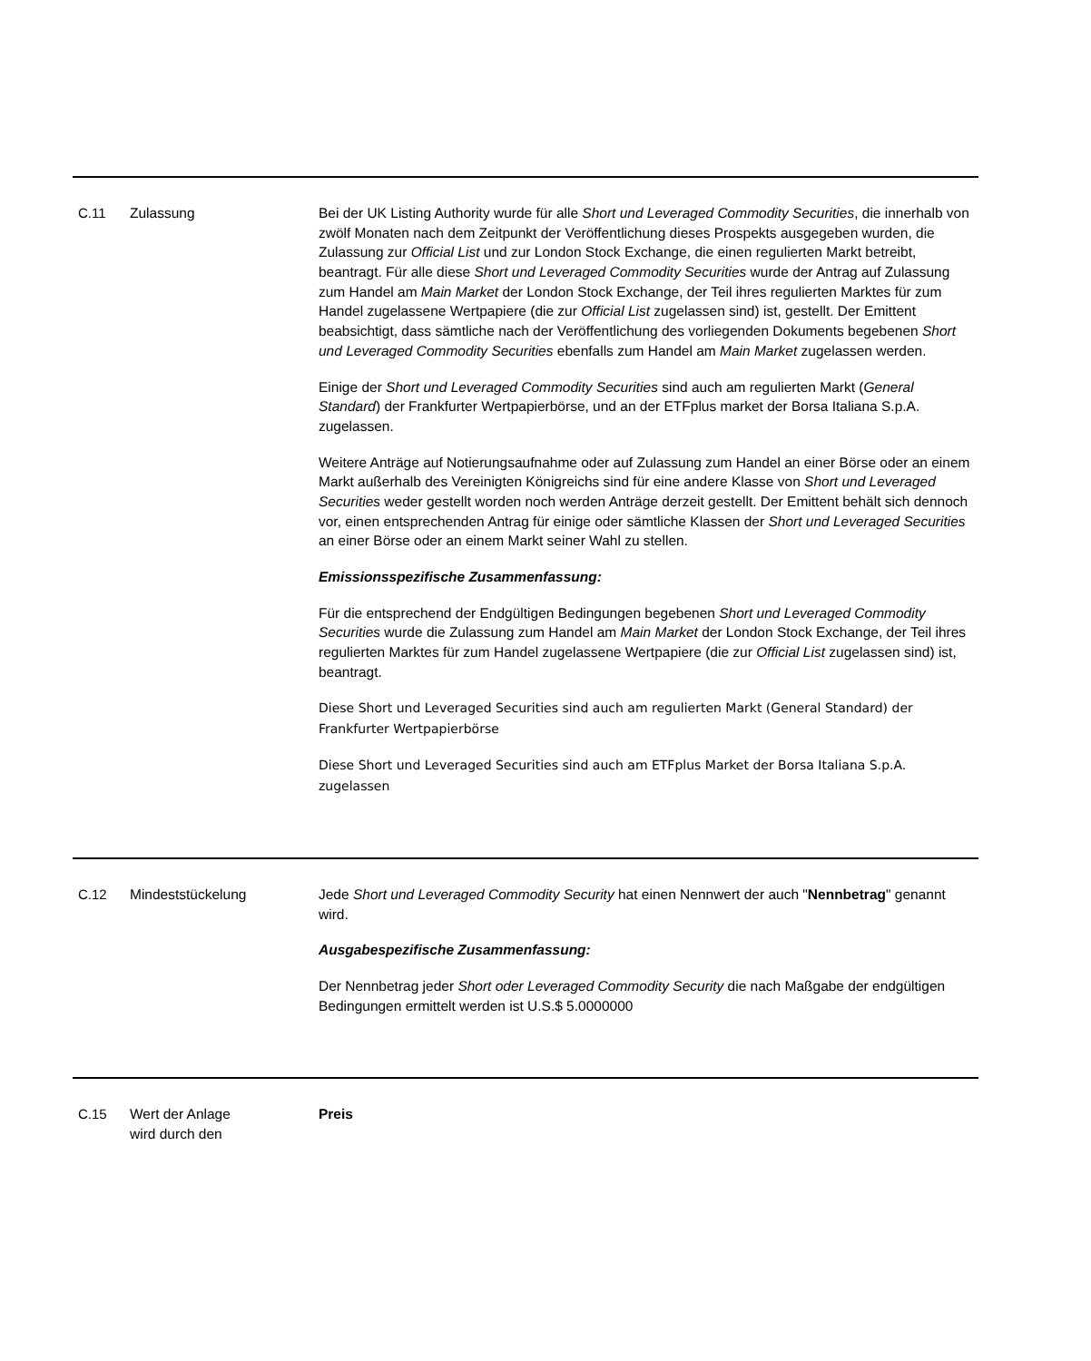| C.11 | Zulassung | Bei der UK Listing Authority wurde für alle Short und Leveraged Commodity Securities , die innerhalb von zwölf Monaten nach dem Zeitpunkt der Veröffentlichung dieses Prospekts ausgegeben wurden, die Zulassung zur Official List und zur London Stock Exchange, die einen regulierten Markt betreibt, beantragt. Für alle diese Short und Leveraged Commodity Securities wurde der Antrag auf Zulassung zum Handel am Main Market der London Stock Exchange, der Teil ihres regulierten Marktes für zum Handel zugelassene Wertpapiere (die zur Official List zugelassen sind) ist, gestellt. Der Emittent beabsichtigt, dass sämtliche nach der Veröffentlichung des vorliegenden Dokuments begebenen Short und Leveraged Commodity Securities ebenfalls zum Handel am Main Market zugelassen werden. Einige der Short und Leveraged Commodity Securities sind auch am regulierten Markt ( General Standard ) der Frankfurter Wertpapierbörse, und an der ETFplus market der Borsa Italiana S.p.A. zugelassen. Weitere Anträge auf Notierungsaufnahme oder auf Zulassung zum Handel an einer Börse oder an einem Markt außerhalb des Vereinigten Königreichs sind für eine andere Klasse von Short und Leveraged Securities weder gestellt worden noch werden Anträge derzeit gestellt. Der Emittent behält sich dennoch vor, einen entsprechenden Antrag für einige oder sämtliche Klassen der Short und Leveraged Securities an einer Börse oder an einem Markt seiner Wahl zu stellen. Emissionsspezifische Zusammenfassung: Für die entsprechend der Endgültigen Bedingungen begebenen Short und Leveraged Commodity Securities wurde die Zulassung zum Handel am Main Market der London Stock Exchange, der Teil ihres regulierten Marktes für zum Handel zugelassene Wertpapiere (die zur Official List zugelassen sind) ist, beantragt. Diese Short und Leveraged Securities sind auch am regulierten Markt (General Standard) der Frankfurter Wertpapierbörse Diese Short und Leveraged Securities sind auch am ETFplus Market der Borsa Italiana S.p.A. zugelassen |
| C.12 | Mindeststückelung | Jede Short und Leveraged Commodity Security hat einen Nennwert der auch " Nennbetrag " genannt wird. Ausgabespezifische Zusammenfassung: Der Nennbetrag jeder Short oder Leveraged Commodity Security die nach Maßgabe der endgültigen Bedingungen ermittelt werden ist U.S.$ 5.0000000 |
| C.15 | Wert der Anlage wird durch den | Preis |